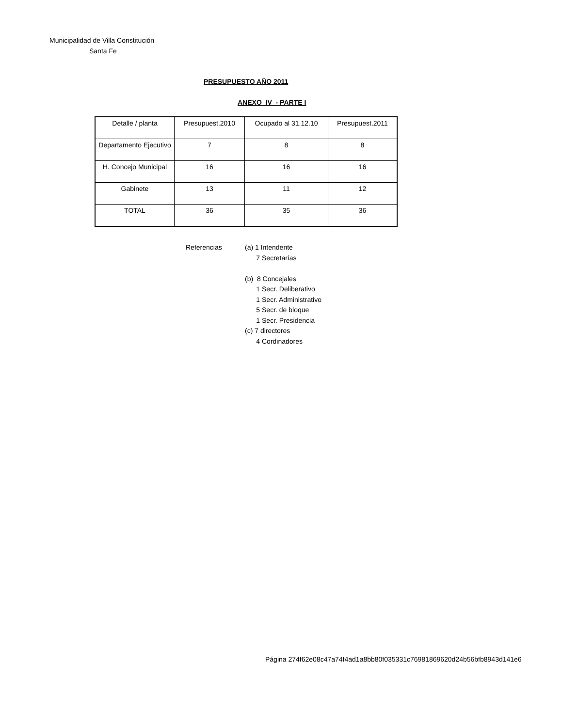Municipalidad de Villa Constitución
Santa Fe
PRESUPUESTO AÑO 2011
ANEXO IV - PARTE I
| Detalle / planta | Presupuest.2010 | Ocupado al 31.12.10 | Presupuest.2011 |
| Departamento Ejecutivo | 7 | 8 | 8 |
| H. Concejo Municipal | 16 | 16 | 16 |
| Gabinete | 13 | 11 | 12 |
| TOTAL | 36 | 35 | 36 |
Referencias (a) 1 Intendente
7 Secretarías
(b) 8 Concejales
1 Secr. Deliberativo
1 Secr. Administrativo
5 Secr. de bloque
1 Secr. Presidencia
(c) 7 directores
4 Cordinadores
Página 274f62e08c47a74f4ad1a8bb80f035331c76981869620d24b56bfb8943d141e6